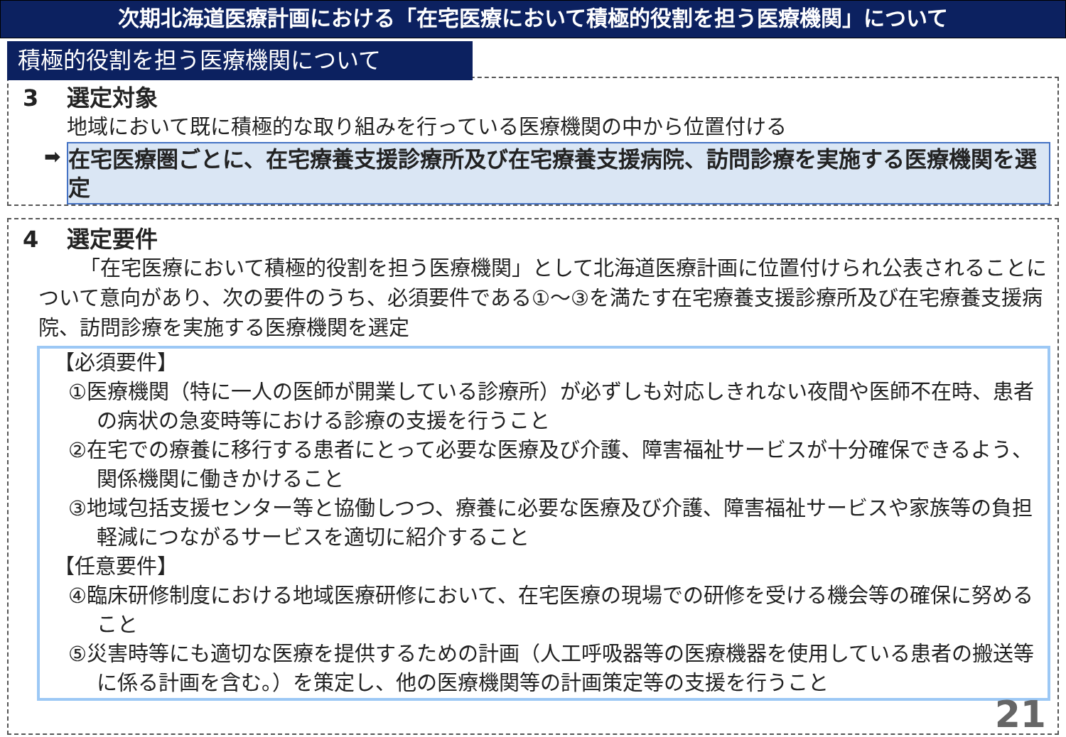次期北海道医療計画における「在宅医療において積極的役割を担う医療機関」について
積極的役割を担う医療機関について
3 選定対象
地域において既に積極的な取り組みを行っている医療機関の中から位置付ける
➡
在宅医療圏ごとに、在宅療養支援診療所及び在宅療養支援病院、訪問診療を実施する医療機関を選定
4 選定要件
「在宅医療において積極的役割を担う医療機関」として北海道医療計画に位置付けられ公表されることについて意向があり、次の要件のうち、必須要件である①～③を満たす在宅療養支援診療所及び在宅療養支援病院、訪問診療を実施する医療機関を選定
【必須要件】
①医療機関（特に一人の医師が開業している診療所）が必ずしも対応しきれない夜間や医師不在時、患者の病状の急変時等における診療の支援を行うこと
②在宅での療養に移行する患者にとって必要な医療及び介護、障害福祉サービスが十分確保できるよう、関係機関に働きかけること
③地域包括支援センター等と協働しつつ、療養に必要な医療及び介護、障害福祉サービスや家族等の負担軽減につながるサービスを適切に紹介すること
【任意要件】
④臨床研修制度における地域医療研修において、在宅医療の現場での研修を受ける機会等の確保に努めること
⑤災害時等にも適切な医療を提供するための計画（人工呼吸器等の医療機器を使用している患者の搬送等に係る計画を含む。）を策定し、他の医療機関等の計画策定等の支援を行うこと
21